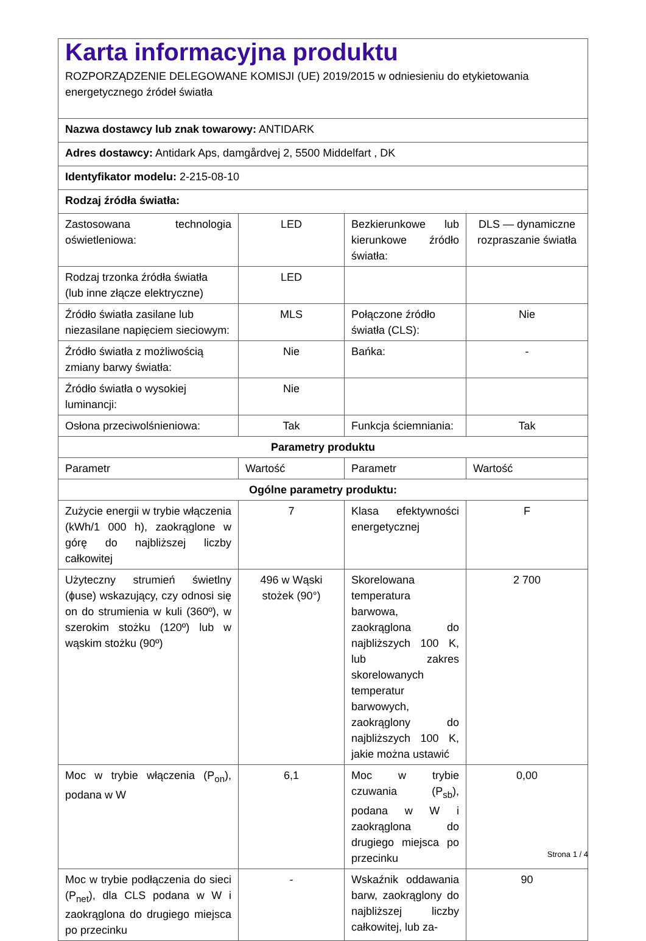| Karta informacyjna produktu ROZPORZĄDZENIE DELEGOWANE KOMISJI (UE) 2019/2015 w odniesieniu do etykietowania energetycznego źródeł światła | | | |
| Nazwa dostawcy lub znak towarowy: ANTIDARK | | | |
| Adres dostawcy: Antidark Aps, damgårdvej 2, 5500 Middelfart , DK | | | |
| Identyfikator modelu: 2-215-08-10 | | | |
| Rodzaj źródła światła: | | | |
| Zastosowana technologia oświetleniowa: | LED | Bezkierunkowe lub kierunkowe źródło światła: | DLS — dynamiczne rozpraszanie światła |
| Rodzaj trzonka źródła światła (lub inne złącze elektryczne) | LED | | |
| Źródło światła zasilane lub niezasilane napięciem sieciowym: | MLS | Połączone źródło światła (CLS): | Nie |
| Źródło światła z możliwością zmiany barwy światła: | Nie | Bańka: | - |
| Źródło światła o wysokiej luminancji: | Nie | | |
| Osłona przeciwolśnieniowa: | Tak | Funkcja ściemniania: | Tak |
| Parametry produktu | | | |
| Parametr | Wartość | Parametr | Wartość |
| Ogólne parametry produktu: | | | |
| Zużycie energii w trybie włączenia (kWh/1 000 h), zaokrąglone w górę do najbliższej liczby całkowitej | 7 | Klasa efektywności energetycznej | F |
| Użyteczny strumień świetlny (ɸuse) wskazujący, czy odnosi się on do strumienia w kuli (360º), w szerokim stożku (120º) lub w wąskim stożku (90º) | 496 w Wąski stożek (90°) | Skorelowana temperatura barwowa, zaokrąglona do najbliższych 100 K, lub zakres skorelowanych temperatur barwowych, zaokrąglony do najbliższych 100 K, jakie można ustawić | 2 700 |
| Moc w trybie włączenia (P<sub>on</sub>), podana w W | 6,1 | Moc w trybie czuwania (P<sub>sb</sub>), podana w W i zaokrąglona do drugiego miejsca po przecinku | 0,00 |
| Moc w trybie podłączenia do sieci (P<sub>net</sub>), dla CLS podana w W i zaokrąglona do drugiego miejsca po przecinku | - | Wskaźnik oddawania barw, zaokrąglony do najbliższej liczby całkowitej, lub za- | 90 |
Strona 1 / 4